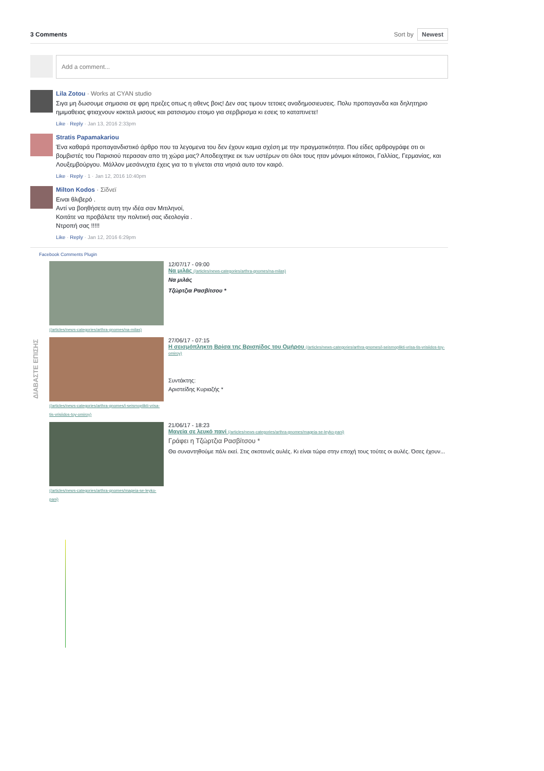3 Comments Sort by Newest
Add a comment...
Lila Zotou · Works at CYAN studio
Σιγα μη δωσουμε σημασια σε φρη πρεζες οπως η αθενς βοις! Δεν σας τιμουν τετοιες αναδημοσιευσεις. Πολυ προπαγανδα και δηλητηριο ημιμαθειας φτιαχνουν κοκτειλ μισους και ρατσισμου ετοιμο για σερβιρισμα κι εσεις το καταπινετε!
Like · Reply · Jan 13, 2016 2:33pm
Stratis Papamakariou
Ένα καθαρά προπαγανδιστικό άρθρο που τα λεγομενα του δεν έχουν καμια σχέση με την πραγματικότητα. Που είδες αρθρογράφε οτι οι βομβιστές του Παρισιού περασαν απο τη χώρα μας? Αποδειχτηκε εκ των υστέρων οτι όλοι τους ηταν μόνιμοι κάτοικοι, Γαλλίας, Γερμανίας, και Λουξεμβούργου. Μάλλον μεσάνυχτα έχεις για το τι γίνεται στα νησιά αυτο τον καιρό.
Like · Reply · 1 · Jan 12, 2016 10:40pm
Milton Kodos · Σίδνεϊ
Ειναι θλιβερό .
Αντί να βοηθήσετε αυτη την ιδέα σαν Μιτιληνοί,
Κοιτάτε να προβάλετε την πολιτική σας ιδεολογία .
Ντροπή σας !!!!!
Like · Reply · Jan 12, 2016 6:29pm
Facebook Comments Plugin
(/articles/news-categories/arthra-gnomes/na-milas)
12/07/17 - 09:00
Να μιλάς (/articles/news-categories/arthra-gnomes/na-milas)
Να μιλάς
Τζώρτζια Ρασβίτσου *
(/articles/news-categories/arthra-gnomes/i-seismoplikti-vrisa-tis-vrisiidos-toy-omiroy)
27/06/17 - 07:15
Η σεισμόπληκτη Βρίσα της Βρισηίδος του Ομήρου (/articles/news-categories/arthra-gnomes/i-seismoplikti-vrisa-tis-vrisiidos-toy-omiroy)
Συντάκτης:
Αριστείδης Κυριαζής *
(/articles/news-categories/arthra-gnomes/mageia-se-leyko-pani)
21/06/17 - 18:23
Μαγεία σε λευκό πανί (/articles/news-categories/arthra-gnomes/mageia-se-leyko-pani)
Γράφει η Τζώρτζια Ρασβίτσου *
Θα συναντηθούμε πάλι εκεί. Στις σκοτεινές αυλές. Κι είναι τώρα στην εποχή τους τούτες οι αυλές. Όσες έχουν...
ΔΙΑΒΑΣΤΕ ΕΠΙΣΗΣ